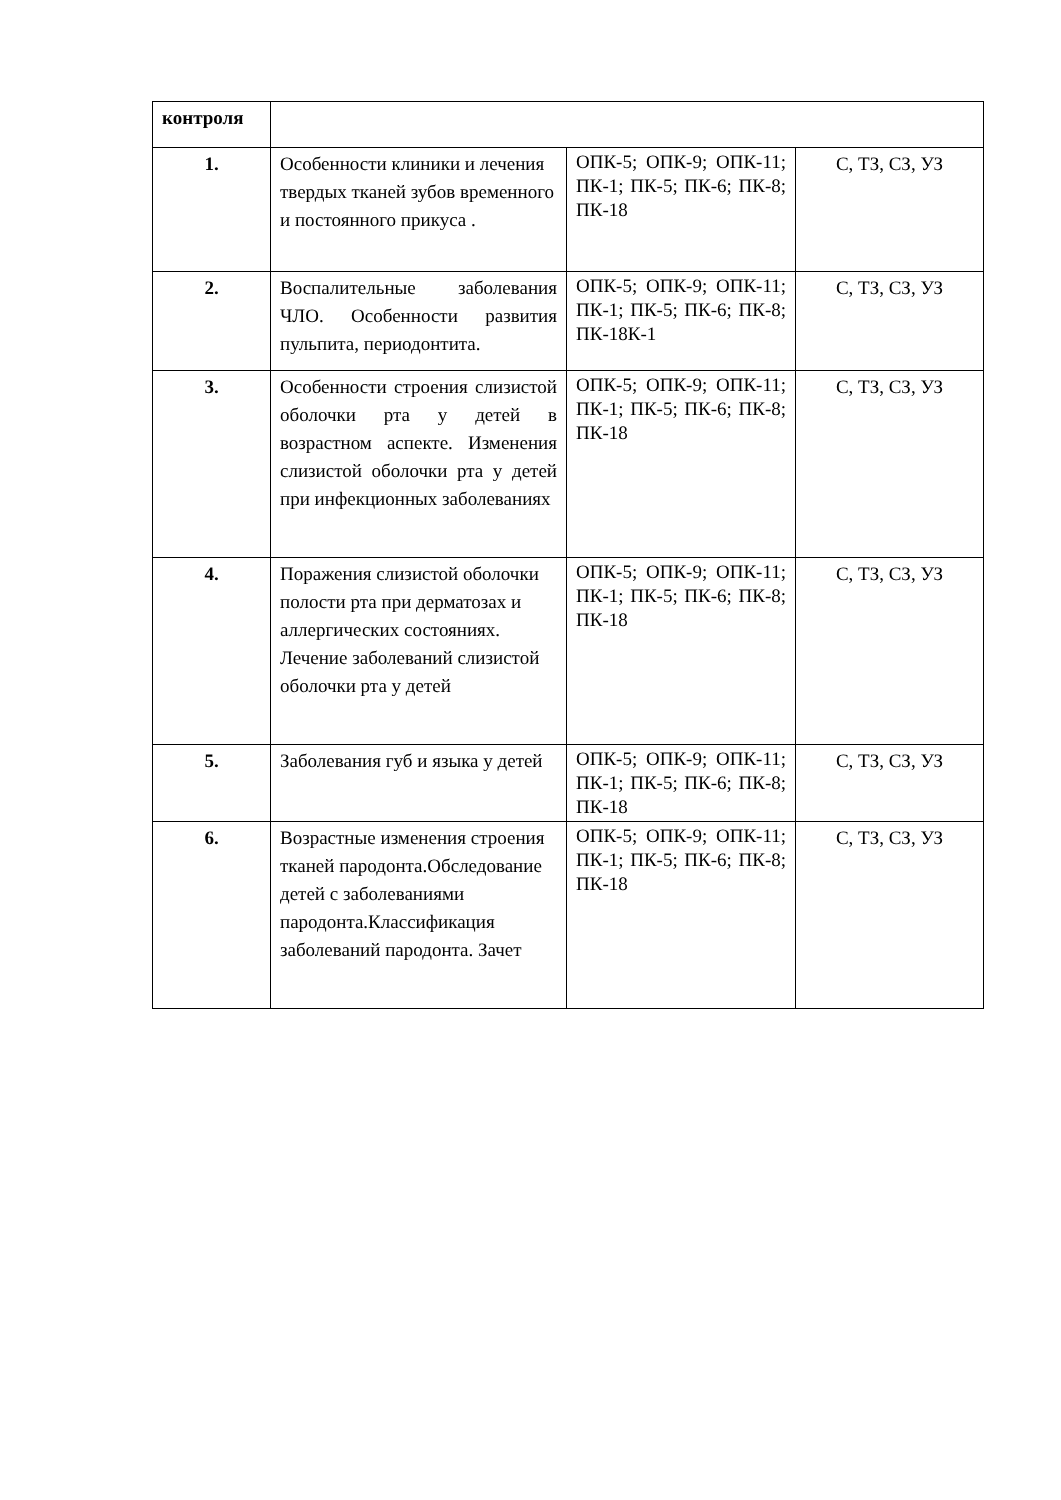| контроля | | | |
| 1. | Особенности клиники и лечения твердых тканей зубов временного и постоянного прикуса . | ОПК-5; ОПК-9; ОПК-11; ПК-1; ПК-5; ПК-6; ПК-8; ПК-18 | С, ТЗ, СЗ, УЗ |
| 2. | Воспалительные заболевания ЧЛО. Особенности развития пульпита, периодонтита. | ОПК-5; ОПК-9; ОПК-11; ПК-1; ПК-5; ПК-6; ПК-8; ПК-18К-1 | С, ТЗ, СЗ, УЗ |
| 3. | Особенности строения слизистой оболочки рта у детей в возрастном аспекте. Изменения слизистой оболочки рта у детей при инфекционных заболеваниях | ОПК-5; ОПК-9; ОПК-11; ПК-1; ПК-5; ПК-6; ПК-8; ПК-18 | С, ТЗ, СЗ, УЗ |
| 4. | Поражения слизистой оболочки полости рта при дерматозах и аллергических состояниях. Лечение заболеваний слизистой оболочки рта у детей | ОПК-5; ОПК-9; ОПК-11; ПК-1; ПК-5; ПК-6; ПК-8; ПК-18 | С, ТЗ, СЗ, УЗ |
| 5. | Заболевания губ и языка у детей | ОПК-5; ОПК-9; ОПК-11; ПК-1; ПК-5; ПК-6; ПК-8; ПК-18 | С, ТЗ, СЗ, УЗ |
| 6. | Возрастные изменения строения тканей пародонта.Обследование детей с заболеваниями пародонта.Классификация заболеваний пародонта. Зачет | ОПК-5; ОПК-9; ОПК-11; ПК-1; ПК-5; ПК-6; ПК-8; ПК-18 | С, ТЗ, СЗ, УЗ |